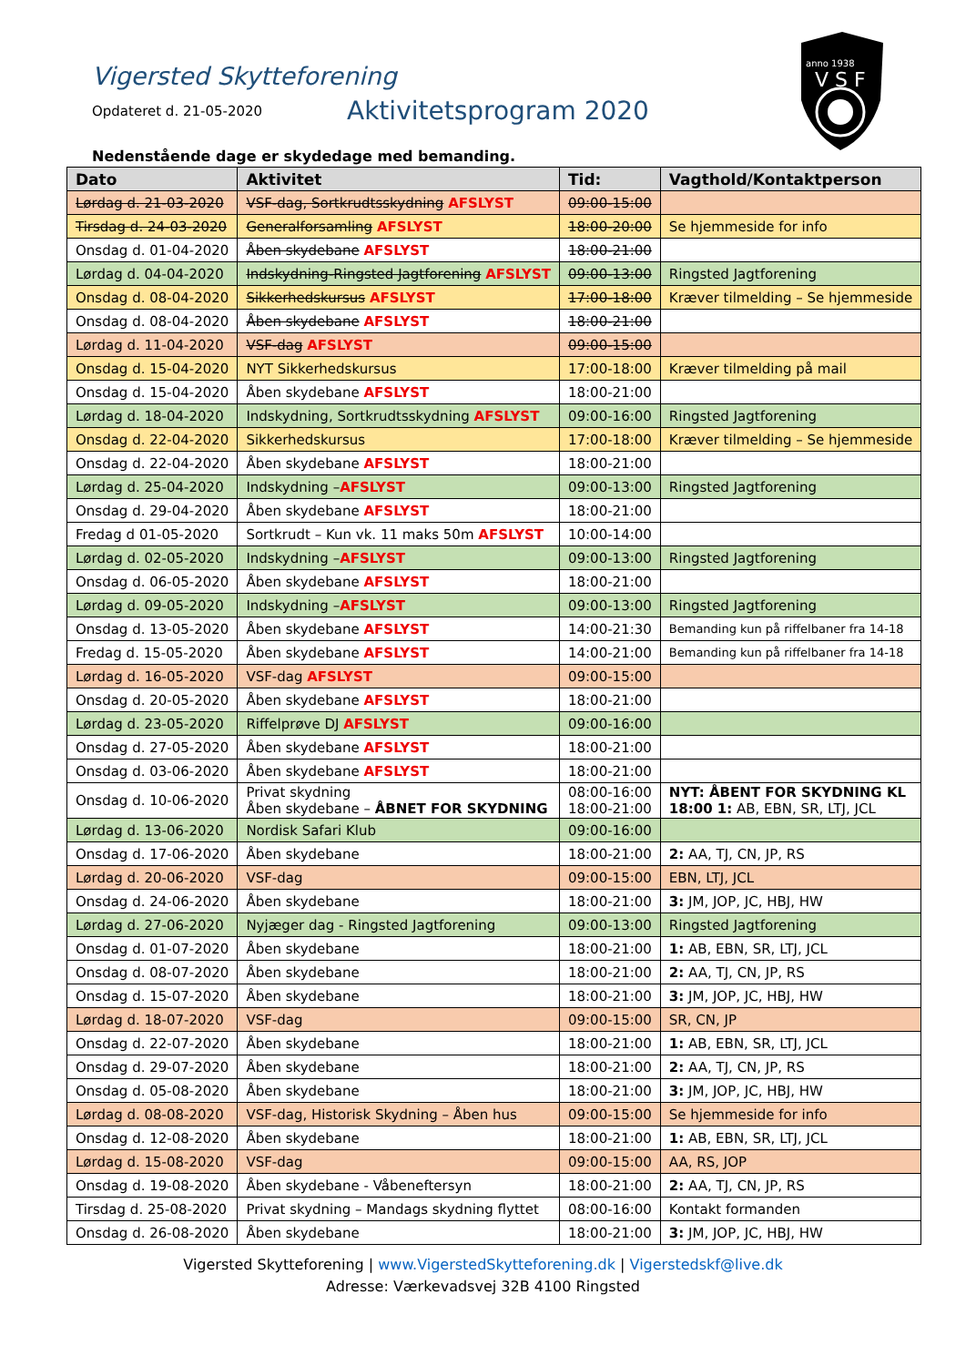anno 1938
V S F
Vigersted Skytteforening
Opdateret d. 21-05-2020 Aktivitetsprogram 2020
Nedenstående dage er skydedage med bemanding.
| Dato | Aktivitet | Tid: | Vagthold/Kontaktperson |
| --- | --- | --- | --- |
| Lørdag d. 21-03-2020 | VSF-dag, Sortkrudtsskydning AFSLYST | 09:00-15:00 | |
| Tirsdag d. 24-03-2020 | Generalforsamling AFSLYST | 18:00-20:00 | Se hjemmeside for info |
| Onsdag d. 01-04-2020 | Åben skydebane AFSLYST | 18:00-21:00 | |
| Lørdag d. 04-04-2020 | Indskydning-Ringsted Jagtforening AFSLYST | 09:00-13:00 | Ringsted Jagtforening |
| Onsdag d. 08-04-2020 | Sikkerhedskursus AFSLYST | 17:00-18:00 | Kræver tilmelding – Se hjemmeside |
| Onsdag d. 08-04-2020 | Åben skydebane AFSLYST | 18:00-21:00 | |
| Lørdag d. 11-04-2020 | VSF-dag AFSLYST | 09:00-15:00 | |
| Onsdag d. 15-04-2020 | NYT Sikkerhedskursus | 17:00-18:00 | Kræver tilmelding på mail |
| Onsdag d. 15-04-2020 | Åben skydebane AFSLYST | 18:00-21:00 | |
| Lørdag d. 18-04-2020 | Indskydning, Sortkrudtsskydning AFSLYST | 09:00-16:00 | Ringsted Jagtforening |
| Onsdag d. 22-04-2020 | Sikkerhedskursus | 17:00-18:00 | Kræver tilmelding – Se hjemmeside |
| Onsdag d. 22-04-2020 | Åben skydebane AFSLYST | 18:00-21:00 | |
| Lørdag d. 25-04-2020 | Indskydning – AFSLYST | 09:00-13:00 | Ringsted Jagtforening |
| Onsdag d. 29-04-2020 | Åben skydebane AFSLYST | 18:00-21:00 | |
| Fredag d 01-05-2020 | Sortkrudt – Kun vk. 11 maks 50m AFSLYST | 10:00-14:00 | |
| Lørdag d. 02-05-2020 | Indskydning – AFSLYST | 09:00-13:00 | Ringsted Jagtforening |
| Onsdag d. 06-05-2020 | Åben skydebane AFSLYST | 18:00-21:00 | |
| Lørdag d. 09-05-2020 | Indskydning – AFSLYST | 09:00-13:00 | Ringsted Jagtforening |
| Onsdag d. 13-05-2020 | Åben skydebane AFSLYST | 14:00-21:30 | Bemanding kun på riffelbaner fra 14-18 |
| Fredag d. 15-05-2020 | Åben skydebane AFSLYST | 14:00-21:00 | Bemanding kun på riffelbaner fra 14-18 |
| Lørdag d. 16-05-2020 | VSF-dag AFSLYST | 09:00-15:00 | |
| Onsdag d. 20-05-2020 | Åben skydebane AFSLYST | 18:00-21:00 | |
| Lørdag d. 23-05-2020 | Riffelprøve DJ AFSLYST | 09:00-16:00 | |
| Onsdag d. 27-05-2020 | Åben skydebane AFSLYST | 18:00-21:00 | |
| Onsdag d. 03-06-2020 | Åben skydebane AFSLYST | 18:00-21:00 | |
| Onsdag d. 10-06-2020 | Privat skydning Åben skydebane – ÅBNET FOR SKYDNING | 08:00-16:00 18:00-21:00 | NYT: ÅBENT FOR SKYDNING KL 18:00 1: AB, EBN, SR, LTJ, JCL |
| Lørdag d. 13-06-2020 | Nordisk Safari Klub | 09:00-16:00 | |
| Onsdag d. 17-06-2020 | Åben skydebane | 18:00-21:00 | 2: AA, TJ, CN, JP, RS |
| Lørdag d. 20-06-2020 | VSF-dag | 09:00-15:00 | EBN, LTJ, JCL |
| Onsdag d. 24-06-2020 | Åben skydebane | 18:00-21:00 | 3: JM, JOP, JC, HBJ, HW |
| Lørdag d. 27-06-2020 | Nyjæger dag - Ringsted Jagtforening | 09:00-13:00 | Ringsted Jagtforening |
| Onsdag d. 01-07-2020 | Åben skydebane | 18:00-21:00 | 1: AB, EBN, SR, LTJ, JCL |
| Onsdag d. 08-07-2020 | Åben skydebane | 18:00-21:00 | 2: AA, TJ, CN, JP, RS |
| Onsdag d. 15-07-2020 | Åben skydebane | 18:00-21:00 | 3: JM, JOP, JC, HBJ, HW |
| Lørdag d. 18-07-2020 | VSF-dag | 09:00-15:00 | SR, CN, JP |
| Onsdag d. 22-07-2020 | Åben skydebane | 18:00-21:00 | 1: AB, EBN, SR, LTJ, JCL |
| Onsdag d. 29-07-2020 | Åben skydebane | 18:00-21:00 | 2: AA, TJ, CN, JP, RS |
| Onsdag d. 05-08-2020 | Åben skydebane | 18:00-21:00 | 3: JM, JOP, JC, HBJ, HW |
| Lørdag d. 08-08-2020 | VSF-dag, Historisk Skydning – Åben hus | 09:00-15:00 | Se hjemmeside for info |
| Onsdag d. 12-08-2020 | Åben skydebane | 18:00-21:00 | 1: AB, EBN, SR, LTJ, JCL |
| Lørdag d. 15-08-2020 | VSF-dag | 09:00-15:00 | AA, RS, JOP |
| Onsdag d. 19-08-2020 | Åben skydebane - Våbeneftersyn | 18:00-21:00 | 2: AA, TJ, CN, JP, RS |
| Tirsdag d. 25-08-2020 | Privat skydning – Mandags skydning flyttet | 08:00-16:00 | Kontakt formanden |
| Onsdag d. 26-08-2020 | Åben skydebane | 18:00-21:00 | 3: JM, JOP, JC, HBJ, HW |
Vigersted Skytteforening | www.VigerstedSkytteforening.dk | Vigerstedskf@live.dk
Adresse: Værkevadsvej 32B 4100 Ringsted